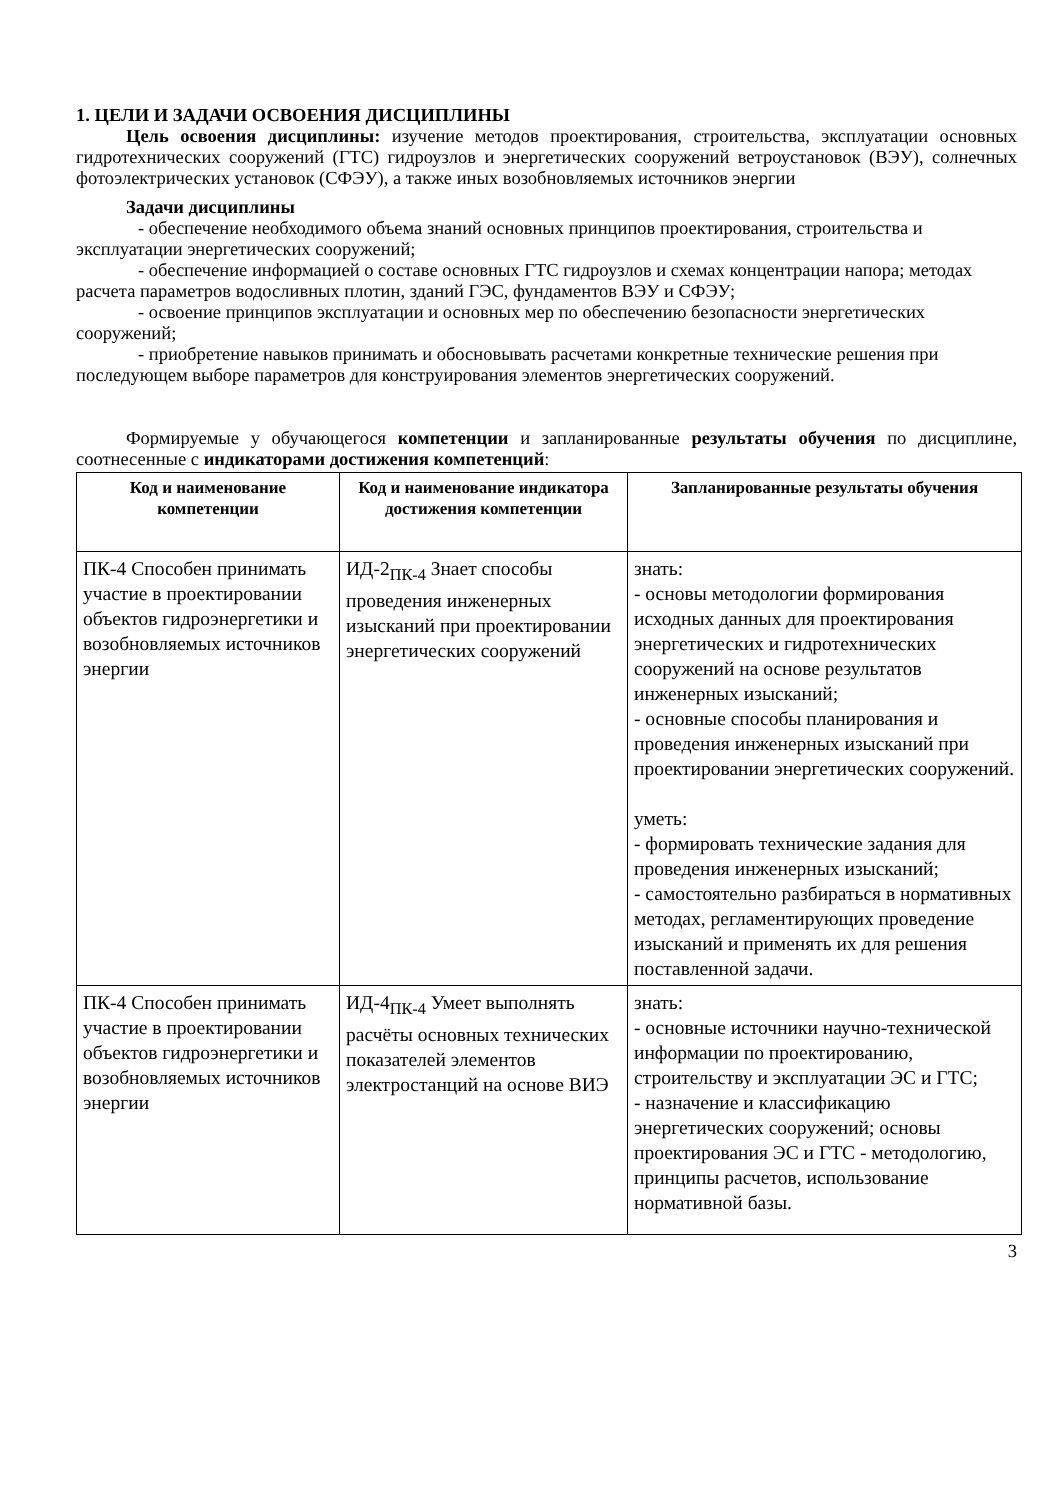1. ЦЕЛИ И ЗАДАЧИ ОСВОЕНИЯ ДИСЦИПЛИНЫ
Цель освоения дисциплины: изучение методов проектирования, строительства, эксплуатации основных гидротехнических сооружений (ГТС) гидроузлов и энергетических сооружений ветроустановок (ВЭУ), солнечных фотоэлектрических установок (СФЭУ), а также иных возобновляемых источников энергии
Задачи дисциплины
- обеспечение необходимого объема знаний основных принципов проектирования, строительства и эксплуатации энергетических сооружений;
- обеспечение информацией о составе основных ГТС гидроузлов и схемах концентрации напора; методах расчета параметров водосливных плотин, зданий ГЭС, фундаментов ВЭУ и СФЭУ;
- освоение принципов эксплуатации и основных мер по обеспечению безопасности энергетических сооружений;
- приобретение навыков принимать и обосновывать расчетами конкретные технические решения при последующем выборе параметров для конструирования элементов энергетических сооружений.
Формируемые у обучающегося компетенции и запланированные результаты обучения по дисциплине, соотнесенные с индикаторами достижения компетенций:
| Код и наименование компетенции | Код и наименование индикатора достижения компетенции | Запланированные результаты обучения |
| --- | --- | --- |
| ПК-4 Способен принимать участие в проектировании объектов гидроэнергетики и возобновляемых источников энергии | ИД-2<sub>ПК-4</sub> Знает способы проведения инженерных изысканий при проектировании энергетических сооружений | знать: - основы методологии формирования исходных данных для проектирования энергетических и гидротехнических сооружений на основе результатов инженерных изысканий; - основные способы планирования и проведения инженерных изысканий при проектировании энергетических сооружений. уметь: - формировать технические задания для проведения инженерных изысканий; - самостоятельно разбираться в нормативных методах, регламентирующих проведение изысканий и применять их для решения поставленной задачи. |
| ПК-4 Способен принимать участие в проектировании объектов гидроэнергетики и возобновляемых источников энергии | ИД-4<sub>ПК-4</sub> Умеет выполнять расчёты основных технических показателей элементов электростанций на основе ВИЭ | знать: - основные источники научно-технической информации по проектированию, строительству и эксплуатации ЭС и ГТС; - назначение и классификацию энергетических сооружений; основы проектирования ЭС и ГТС - методологию, принципы расчетов, использование нормативной базы. |
3